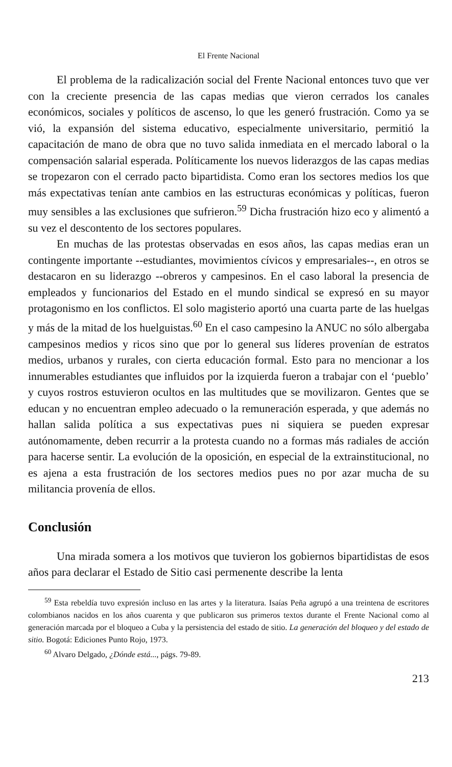El Frente Nacional
El problema de la radicalización social del Frente Nacional entonces tuvo que ver con la creciente presencia de las capas medias que vieron cerrados los canales económicos, sociales y políticos de ascenso, lo que les generó frustración. Como ya se vió, la expansión del sistema educativo, especialmente universitario, permitió la capacitación de mano de obra que no tuvo salida inmediata en el mercado laboral o la compensación salarial esperada. Políticamente los nuevos liderazgos de las capas medias se tropezaron con el cerrado pacto bipartidista. Como eran los sectores medios los que más expectativas tenían ante cambios en las estructuras económicas y políticas, fueron muy sensibles a las exclusiones que sufrieron.<sup>59</sup> Dicha frustración hizo eco y alimentó a su vez el descontento de los sectores populares.
En muchas de las protestas observadas en esos años, las capas medias eran un contingente importante --estudiantes, movimientos cívicos y empresariales--, en otros se destacaron en su liderazgo --obreros y campesinos. En el caso laboral la presencia de empleados y funcionarios del Estado en el mundo sindical se expresó en su mayor protagonismo en los conflictos. El solo magisterio aportó una cuarta parte de las huelgas y más de la mitad de los huelguistas.<sup>60</sup> En el caso campesino la ANUC no sólo albergaba campesinos medios y ricos sino que por lo general sus líderes provenían de estratos medios, urbanos y rurales, con cierta educación formal. Esto para no mencionar a los innumerables estudiantes que influidos por la izquierda fueron a trabajar con el ‘pueblo’ y cuyos rostros estuvieron ocultos en las multitudes que se movilizaron. Gentes que se educan y no encuentran empleo adecuado o la remuneración esperada, y que además no hallan salida política a sus expectativas pues ni siquiera se pueden expresar autónomamente, deben recurrir a la protesta cuando no a formas más radiales de acción para hacerse sentir. La evolución de la oposición, en especial de la extrainstitucional, no es ajena a esta frustración de los sectores medios pues no por azar mucha de su militancia provenía de ellos.
Conclusión
Una mirada somera a los motivos que tuvieron los gobiernos bipartidistas de esos años para declarar el Estado de Sitio casi permenente describe la lenta
<sup>59</sup> Esta rebeldía tuvo expresión incluso en las artes y la literatura. Isaías Peña agrupó a una treintena de escritores colombianos nacidos en los años cuarenta y que publicaron sus primeros textos durante el Frente Nacional como al generación marcada por el bloqueo a Cuba y la persistencia del estado de sitio. La generación del bloqueo y del estado de sitio. Bogotá: Ediciones Punto Rojo, 1973.
<sup>60</sup> Alvaro Delgado, ¿Dónde está..., págs. 79-89.
213